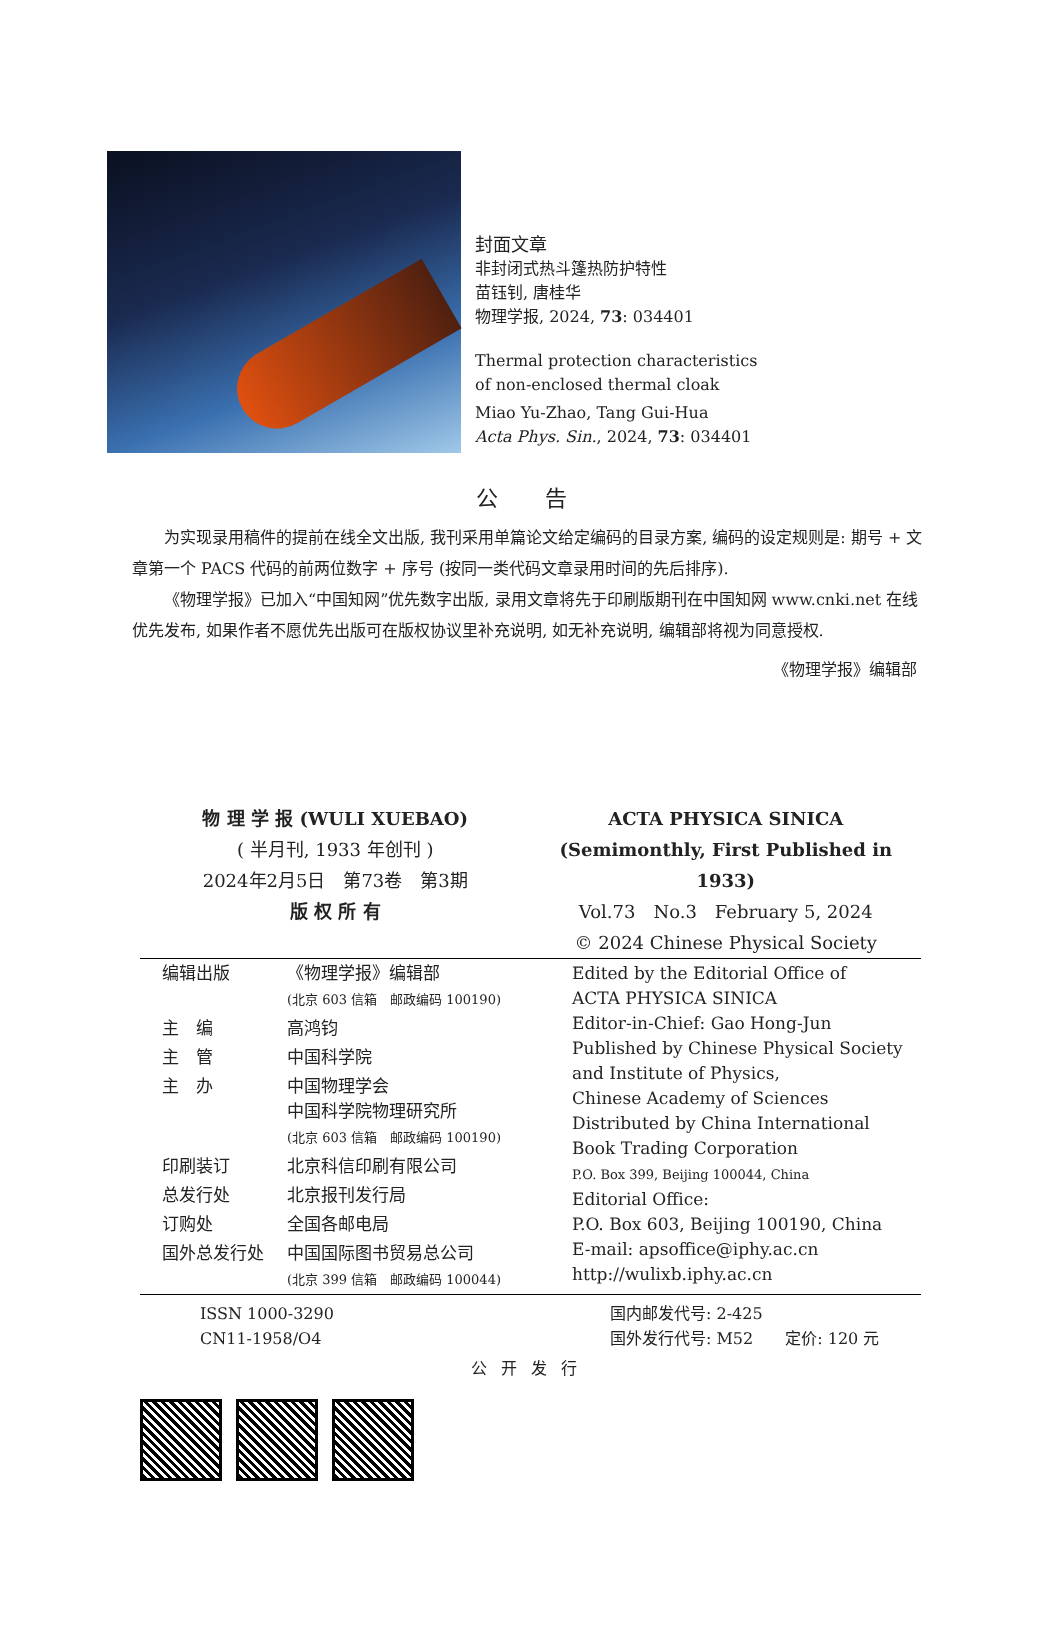封面文章
非封闭式热斗篷热防护特性
苗钰钊, 唐桂华
物理学报, 2024, 73: 034401
Thermal protection characteristics
of non-enclosed thermal cloak
Miao Yu-Zhao, Tang Gui-Hua
Acta Phys. Sin., 2024, 73: 034401
公 告
为实现录用稿件的提前在线全文出版, 我刊采用单篇论文给定编码的目录方案, 编码的设定规则是: 期号 + 文章第一个 PACS 代码的前两位数字 + 序号 (按同一类代码文章录用时间的先后排序).
《物理学报》已加入“中国知网”优先数字出版, 录用文章将先于印刷版期刊在中国知网 www.cnki.net 在线优先发布, 如果作者不愿优先出版可在版权协议里补充说明, 如无补充说明, 编辑部将视为同意授权.
《物理学报》编辑部
物 理 学 报 (WULI XUEBAO)
( 半月刊, 1933 年创刊 )
2024年2月5日　第73卷　第3期
版 权 所 有
ACTA PHYSICA SINICA
(Semimonthly, First Published in 1933)
Vol.73　No.3　February 5, 2024
© 2024 Chinese Physical Society
| 编辑出版 | 《物理学报》编辑部 (北京 603 信箱 邮政编码 100190) | Edited by the Editorial Office of ACTA PHYSICA SINICA Editor-in-Chief: Gao Hong-Jun Published by Chinese Physical Society and Institute of Physics, Chinese Academy of Sciences Distributed by China International Book Trading Corporation P.O. Box 399, Beijing 100044, China Editorial Office: P.O. Box 603, Beijing 100190, China E-mail: apsoffice@iphy.ac.cn http://wulixb.iphy.ac.cn |
| 主 编 | 高鸿钧 | |
| 主 管 | 中国科学院 | |
| 主 办 | 中国物理学会 中国科学院物理研究所 (北京 603 信箱 邮政编码 100190) | |
| 印刷装订 | 北京科信印刷有限公司 | |
| 总发行处 | 北京报刊发行局 | |
| 订购处 | 全国各邮电局 | |
| 国外总发行处 | 中国国际图书贸易总公司 (北京 399 信箱 邮政编码 100044) | |
ISSN 1000-3290
CN11-1958/O4
国内邮发代号: 2-425
国外发行代号: M52　　定价: 120 元
公开发行